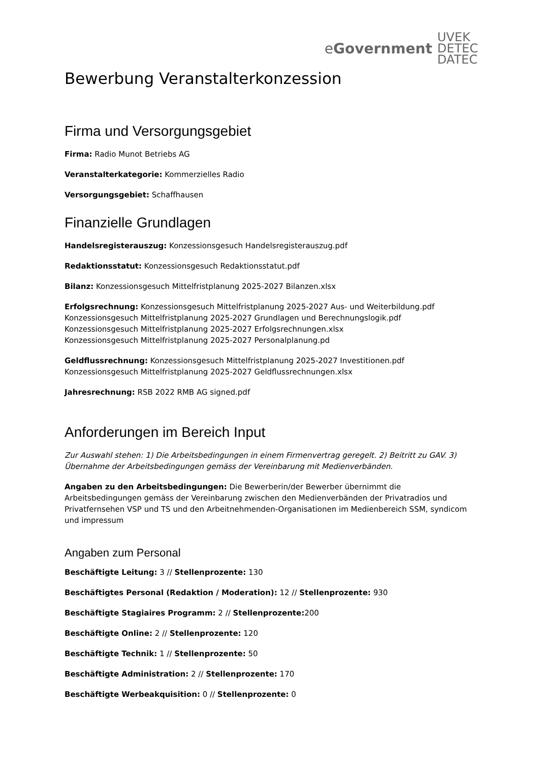eGovernment
UVEK
DETEC
DATEC
Bewerbung Veranstalterkonzession
Firma und Versorgungsgebiet
Firma: Radio Munot Betriebs AG
Veranstalterkategorie: Kommerzielles Radio
Versorgungsgebiet: Schaffhausen
Finanzielle Grundlagen
Handelsregisterauszug: Konzessionsgesuch Handelsregisterauszug.pdf
Redaktionsstatut: Konzessionsgesuch Redaktionsstatut.pdf
Bilanz: Konzessionsgesuch Mittelfristplanung 2025-2027 Bilanzen.xlsx
Erfolgsrechnung: Konzessionsgesuch Mittelfristplanung 2025-2027 Aus- und Weiterbildung.pdf
Konzessionsgesuch Mittelfristplanung 2025-2027 Grundlagen und Berechnungslogik.pdf
Konzessionsgesuch Mittelfristplanung 2025-2027 Erfolgsrechnungen.xlsx
Konzessionsgesuch Mittelfristplanung 2025-2027 Personalplanung.pd
Geldflussrechnung: Konzessionsgesuch Mittelfristplanung 2025-2027 Investitionen.pdf
Konzessionsgesuch Mittelfristplanung 2025-2027 Geldflussrechnungen.xlsx
Jahresrechnung: RSB 2022 RMB AG signed.pdf
Anforderungen im Bereich Input
Zur Auswahl stehen: 1) Die Arbeitsbedingungen in einem Firmenvertrag geregelt. 2) Beitritt zu GAV. 3) Übernahme der Arbeitsbedingungen gemäss der Vereinbarung mit Medienverbänden.
Angaben zu den Arbeitsbedingungen: Die Bewerberin/der Bewerber übernimmt die Arbeitsbedingungen gemäss der Vereinbarung zwischen den Medienverbänden der Privatradios und Privatfernsehen VSP und TS und den Arbeitnehmenden-Organisationen im Medienbereich SSM, syndicom und impressum
Angaben zum Personal
Beschäftigte Leitung: 3 // Stellenprozente: 130
Beschäftigtes Personal (Redaktion / Moderation): 12 // Stellenprozente: 930
Beschäftigte Stagiaires Programm: 2 // Stellenprozente: 200
Beschäftigte Online: 2 // Stellenprozente: 120
Beschäftigte Technik: 1 // Stellenprozente: 50
Beschäftigte Administration: 2 // Stellenprozente: 170
Beschäftigte Werbeakquisition: 0 // Stellenprozente: 0